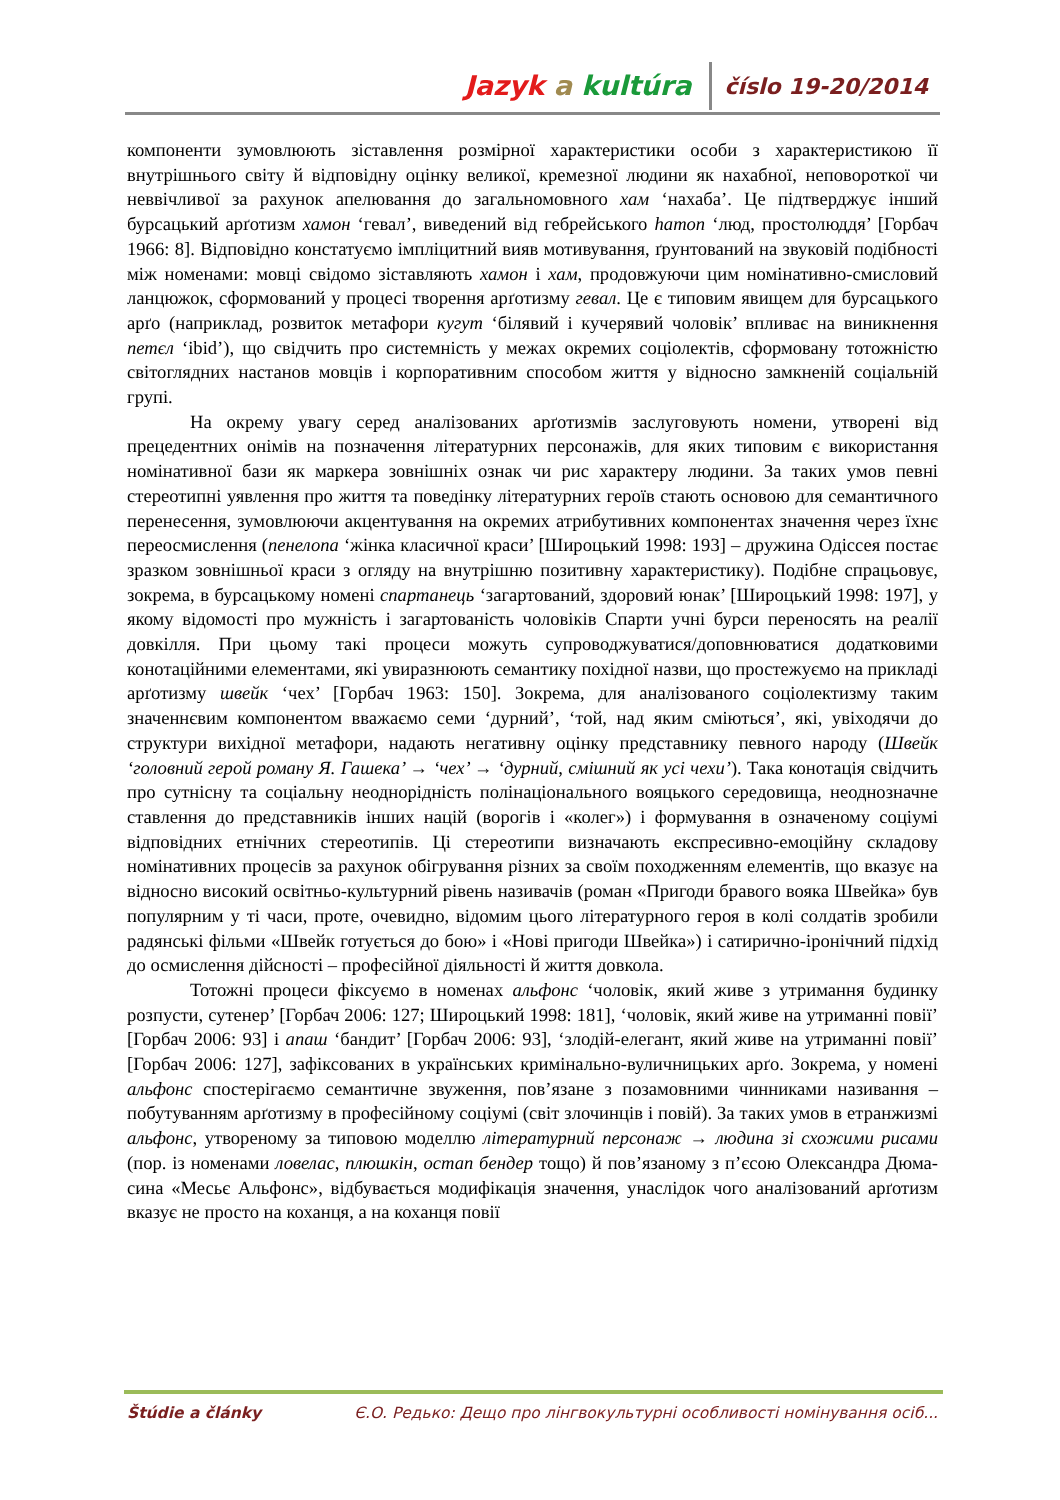Jazyk a kultúra číslo 19-20/2014
компоненти зумовлюють зіставлення розмірної характеристики особи з характеристикою її внутрішнього світу й відповідну оцінку великої, кремезної людини як нахабної, неповороткої чи неввічливої за рахунок апелювання до загальномовного хам ‘нахаба’. Це підтверджує інший бурсацький арґотизм хамон ‘гевал’, виведений від гебрейського hamon ‘люд, простолюддя’ [Горбач 1966: 8]. Відповідно констатуємо імпліцитний вияв мотивування, ґрунтований на звуковій подібності між номенами: мовці свідомо зіставляють хамон і хам, продовжуючи цим номінативно-смисловий ланцюжок, сформований у процесі творення арґотизму гевал. Це є типовим явищем для бурсацького арґо (наприклад, розвиток метафори кугут ‘білявий і кучерявий чоловік’ впливає на виникнення петєл ‘ibid’), що свідчить про системність у межах окремих соціолектів, сформовану тотожністю світоглядних настанов мовців і корпоративним способом життя у відносно замкненій соціальній групі.
На окрему увагу серед аналізованих арґотизмів заслуговують номени, утворені від прецедентних онімів на позначення літературних персонажів, для яких типовим є використання номінативної бази як маркера зовнішніх ознак чи рис характеру людини. За таких умов певні стереотипні уявлення про життя та поведінку літературних героїв стають основою для семантичного перенесення, зумовлюючи акцентування на окремих атрибутивних компонентах значення через їхнє переосмислення (пенелопа ‘жінка класичної краси’ [Широцький 1998: 193] – дружина Одіссея постає зразком зовнішньої краси з огляду на внутрішню позитивну характеристику). Подібне спрацьовує, зокрема, в бурсацькому номені спартанець ‘загартований, здоровий юнак’ [Широцький 1998: 197], у якому відомості про мужність і загартованість чоловіків Спарти учні бурси переносять на реалії довкілля. При цьому такі процеси можуть супроводжуватися/доповнюватися додатковими конотаційними елементами, які увиразнюють семантику похідної назви, що простежуємо на прикладі арґотизму швейк ‘чех’ [Горбач 1963: 150]. Зокрема, для аналізованого соціолектизму таким значеннєвим компонентом вважаємо семи ‘дурний’, ‘той, над яким сміються’, які, увіходячи до структури вихідної метафори, надають негативну оцінку представнику певного народу (Швейк ‘головний герой роману Я. Гашека’ → ‘чех’ → ‘дурний, смішний як усі чехи’). Така конотація свідчить про сутнісну та соціальну неоднорідність полінаціонального вояцького середовища, неоднозначне ставлення до представників інших націй (ворогів і «колег») і формування в означеному соціумі відповідних етнічних стереотипів. Ці стереотипи визначають експресивно-емоційну складову номінативних процесів за рахунок обігрування різних за своїм походженням елементів, що вказує на відносно високий освітньо-культурний рівень називачів (роман «Пригоди бравого вояка Швейка» був популярним у ті часи, проте, очевидно, відомим цього літературного героя в колі солдатів зробили радянські фільми «Швейк готується до бою» і «Нові пригоди Швейка») і сатирично-іронічний підхід до осмислення дійсності – професійної діяльності й життя довкола.
Тотожні процеси фіксуємо в номенах альфонс ‘чоловік, який живе з утримання будинку розпусти, сутенер’ [Горбач 2006: 127; Широцький 1998: 181], ‘чоловік, який живе на утриманні повії’ [Горбач 2006: 93] і апаш ‘бандит’ [Горбач 2006: 93], ‘злодій-елегант, який живе на утриманні повії’ [Горбач 2006: 127], зафіксованих в українських кримінально-вуличницьких арґо. Зокрема, у номені альфонс спостерігаємо семантичне звуження, пов’язане з позамовними чинниками називання – побутуванням арґотизму в професійному соціумі (світ злочинців і повій). За таких умов в етранжизмі альфонс, утвореному за типовою моделлю літературний персонаж → людина зі схожими рисами (пор. із номенами ловелас, плюшкін, остап бендер тощо) й пов’язаному з п’єсою Олександра Дюма-сина «Месьє Альфонс», відбувається модифікація значення, унаслідок чого аналізований арґотизм вказує не просто на коханця, а на коханця повії
Štúdie a články Є.О. Редько: Дещо про лінгвокультурні особливості номінування осіб...